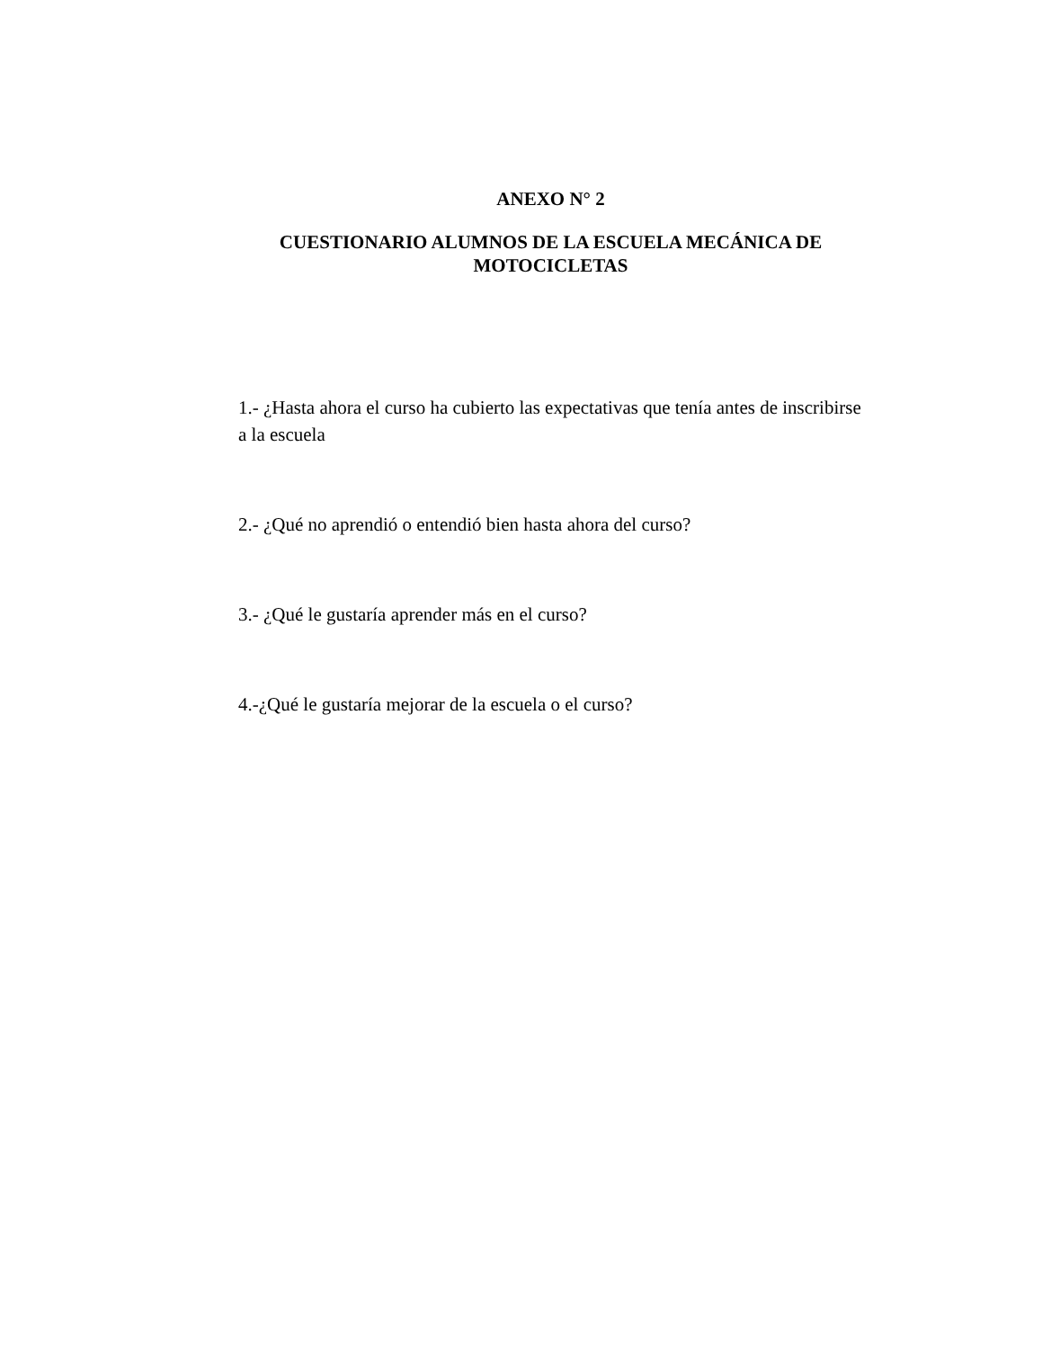ANEXO N° 2
CUESTIONARIO ALUMNOS DE LA ESCUELA MECÁNICA DE MOTOCICLETAS
1.- ¿Hasta ahora el curso ha cubierto las expectativas que tenía antes de inscribirse a la escuela
2.- ¿Qué no aprendió o entendió bien hasta ahora del curso?
3.- ¿Qué le gustaría aprender más en el curso?
4.-¿Qué le gustaría mejorar de la escuela o el curso?